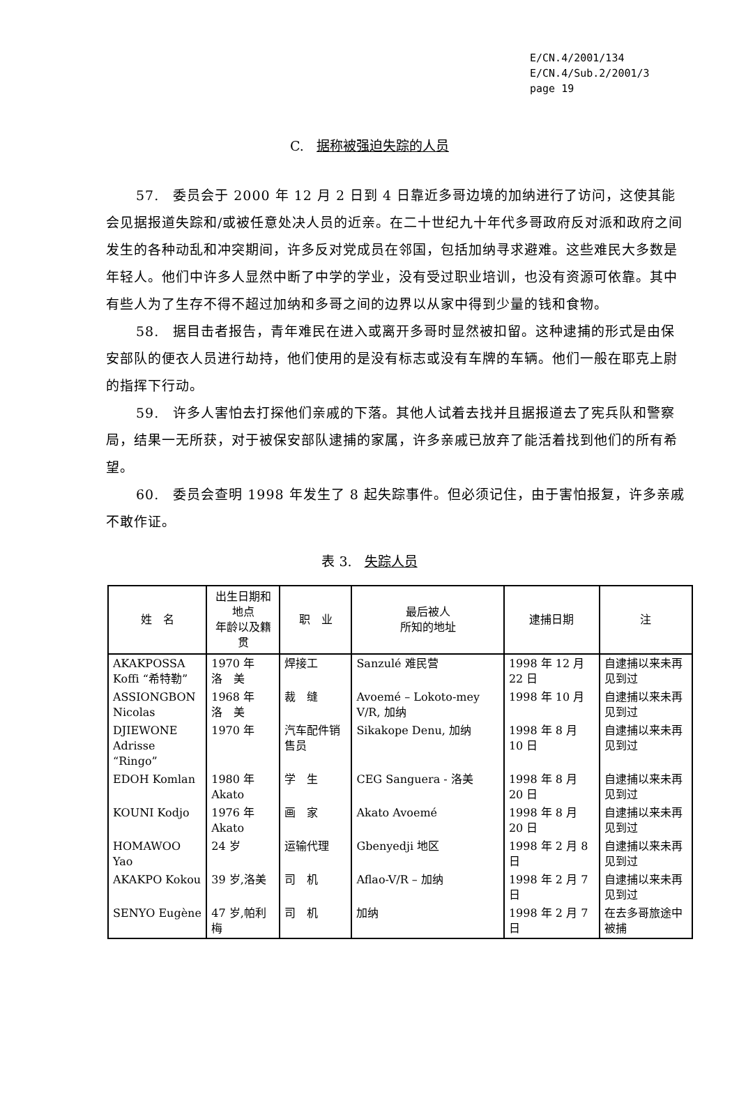E/CN.4/2001/134
E/CN.4/Sub.2/2001/3
page 19
C. 据称被强迫失踪的人员
57.　委员会于 2000 年 12 月 2 日到 4 日靠近多哥边境的加纳进行了访问，这使其能会见据报道失踪和/或被任意处决人员的近亲。在二十世纪九十年代多哥政府反对派和政府之间发生的各种动乱和冲突期间，许多反对党成员在邻国，包括加纳寻求避难。这些难民大多数是年轻人。他们中许多人显然中断了中学的学业，没有受过职业培训，也没有资源可依靠。其中有些人为了生存不得不超过加纳和多哥之间的边界以从家中得到少量的钱和食物。
58.　据目击者报告，青年难民在进入或离开多哥时显然被扣留。这种逮捕的形式是由保安部队的便衣人员进行劫持，他们使用的是没有标志或没有车牌的车辆。他们一般在耶克上尉的指挥下行动。
59.　许多人害怕去打探他们亲戚的下落。其他人试着去找并且据报道去了宪兵队和警察局，结果一无所获，对于被保安部队逮捕的家属，许多亲戚已放弃了能活着找到他们的所有希望。
60.　委员会查明 1998 年发生了 8 起失踪事件。但必须记住，由于害怕报复，许多亲戚不敢作证。
表 3. 失踪人员
| 姓 名 | 出生日期和地点 年龄以及籍贯 | 职 业 | 最后被人 所知的地址 | 逮捕日期 | 注 |
| --- | --- | --- | --- | --- | --- |
| AKAKPOSSA Koffi “希特勒” | 1970 年 洛 美 | 焊接工 | Sanzulé 难民营 | 1998 年 12 月 22 日 | 自逮捕以来未再见到过 |
| ASSIONGBON Nicolas | 1968 年 洛 美 | 裁 缝 | Avoemé – Lokoto-mey V/R, 加纳 | 1998 年 10 月 | 自逮捕以来未再见到过 |
| DJIEWONE Adrisse “Ringo” | 1970 年 | 汽车配件销售员 | Sikakope Denu, 加纳 | 1998 年 8 月 10 日 | 自逮捕以来未再见到过 |
| EDOH Komlan | 1980 年 Akato | 学 生 | CEG Sanguera - 洛美 | 1998 年 8 月 20 日 | 自逮捕以来未再见到过 |
| KOUNI Kodjo | 1976 年 Akato | 画 家 | Akato Avoemé | 1998 年 8 月 20 日 | 自逮捕以来未再见到过 |
| HOMAWOO Yao | 24 岁 | 运输代理 | Gbenyedji 地区 | 1998 年 2 月 8 日 | 自逮捕以来未再见到过 |
| AKAKPO Kokou | 39 岁,洛美 | 司 机 | Aflao-V/R – 加纳 | 1998 年 2 月 7 日 | 自逮捕以来未再见到过 |
| SENYO Eugène | 47 岁,帕利梅 | 司 机 | 加纳 | 1998 年 2 月 7 日 | 在去多哥旅途中被捕 |